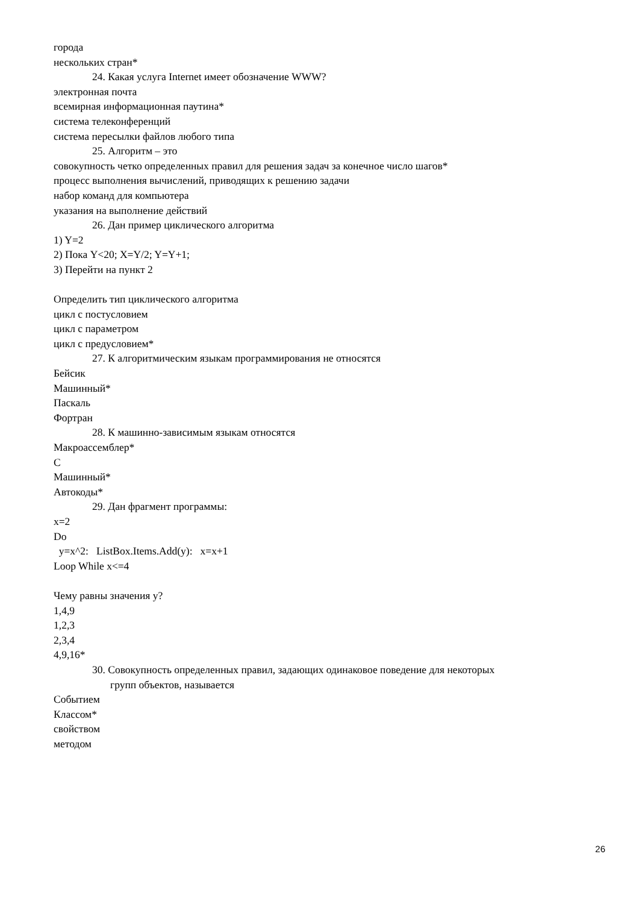города
нескольких стран*
24. Какая услуга Internet имеет обозначение WWW?
электронная почта
всемирная информационная паутина*
система телеконференций
система пересылки файлов любого типа
25. Алгоритм – это
совокупность четко определенных правил для решения задач за конечное число шагов*
процесс выполнения вычислений, приводящих к решению задачи
набор команд для компьютера
указания на выполнение действий
26. Дан пример циклического алгоритма
1) Y=2
2) Пока Y<20; X=Y/2; Y=Y+1;
3) Перейти на пункт 2
Определить тип циклического алгоритма
цикл с постусловием
цикл с параметром
цикл с предусловием*
27. К алгоритмическим языкам программирования не относятся
Бейсик
Машинный*
Паскаль
Фортран
28. К машинно-зависимым языкам относятся
Макроассемблер*
С
Машинный*
Автокоды*
29. Дан фрагмент программы:
x=2
Do
y=x^2: ListBox.Items.Add(y): x=x+1
Loop While x<=4
Чему равны значения y?
1,4,9
1,2,3
2,3,4
4,9,16*
30. Совокупность определенных правил, задающих одинаковое поведение для некоторых
групп объектов, называется
Событием
Классом*
свойством
методом
26